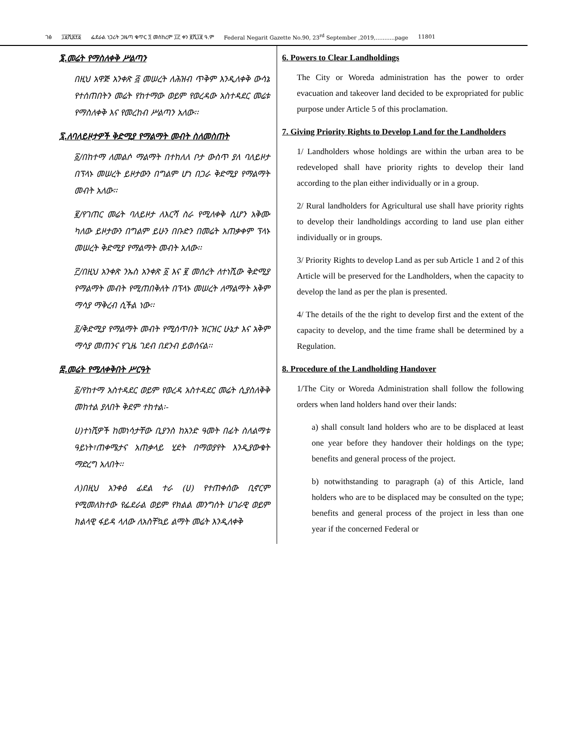ገፅ ፲፩ሺ፰፻፩ ፌደራል ነጋሪት ጋዜጣ ቁጥር ፺ መስከረም ፲፫ ቀን ፪ሺ፲፪ ዓ.ም Federal Negarit Gazette No.90, 23<sup>rd</sup> September ,2019,…........page 11801
፮.መሬት የማስለቀቅ ሥልጣን
በዚህ አዋጅ አንቀጽ ፭ መሠረት ለሕዝብ ጥቅም እንዲለቀቅ ውሳኔ የተሰጠበትን መሬት የከተማው ወይም የወረዳው አስተዳደር መሬቱ የማስለቀቅ እና የመረከብ ሥልጣን አለው፡፡
፯.ለባለይዞታዎች ቅድሚያ የማልማት መብት ስለመስጠት
፩/በከተማ ለመልሶ ማልማት በተከለለ ቦታ ውስጥ ያለ ባለይዞታ በፕላኑ መሠረት ይዞታውን በግልም ሆነ በጋራ ቅድሚያ የማልማት መብት አለው፡፡
፪/የገጠር መሬት ባለይዞታ ለእርሻ ስራ የሚለቀቅ ሲሆን አቅሙ ካለው ይዞታውን በግልም ይሁን በቡድን በመሬት አጠቃቀም ፕላኑ መሠረት ቅድሚያ የማልማት መብት አለው፡፡
፫/በዚህ አንቀጽ ንኡስ አንቀጽ ፩ እና ፪ መሰረት ለተነሺው ቅድሚያ የማልማት መብት የሚጠበቅለት በፕላኑ መሠረት ለማልማት አቅም ማሳያ ማቅረብ ሲችል ነው፡፡
፬/ቅድሚያ የማልማት መብት የሚሰጥበት ዝርዝር ሁኔታ እና አቅም ማሳያ መጠንና የጊዜ ገደብ በደንብ ይወሰናል፡፡
፰.መሬት የሚለቀቅበት ሥርዓት
፩/የከተማ አስተዳደር ወይም የወረዳ አስተዳደር መሬት ሲያስለቅቅ መከተል ያለበት ቅደም ተከተል፡-
ሀ)ተነሺዎች ከመነሳታቸው ቢያንስ ከአንድ ዓመት በፊት ስለልማቱ ዓይነት፣ጠቀሜታና አጠቃላይ ሂደት በማወያየት እንዲያውቁት ማድረግ አለበት፡፡
ለ)በዚህ አንቀፅ ፊደል ተራ (ሀ) የተጠቀሰው ቢኖርም የሚመለከተው የፌደራል ወይም የክልል መንግሰት ሀገራዊ ወይም ክልላዊ ፋይዳ ላለው ለአስቸኳይ ልማት መሬት እንዲለቀቅ
6. Powers to Clear Landholdings
The City or Woreda administration has the power to order evacuation and takeover land decided to be expropriated for public purpose under Article 5 of this proclamation.
7. Giving Priority Rights to Develop Land for the Landholders
1/ Landholders whose holdings are within the urban area to be redeveloped shall have priority rights to develop their land according to the plan either individually or in a group.
2/ Rural landholders for Agricultural use shall have priority rights to develop their landholdings according to land use plan either individually or in groups.
3/ Priority Rights to develop Land as per sub Article 1 and 2 of this Article will be preserved for the Landholders, when the capacity to develop the land as per the plan is presented.
4/ The details of the the right to develop first and the extent of the capacity to develop, and the time frame shall be determined by a Regulation.
8. Procedure of the Landholding Handover
1/The City or Woreda Administration shall follow the following orders when land holders hand over their lands:
a) shall consult land holders who are to be displaced at least one year before they handover their holdings on the type; benefits and general process of the project.
b) notwithstanding to paragraph (a) of this Article, land holders who are to be displaced may be consulted on the type; benefits and general process of the project in less than one year if the concerned Federal or